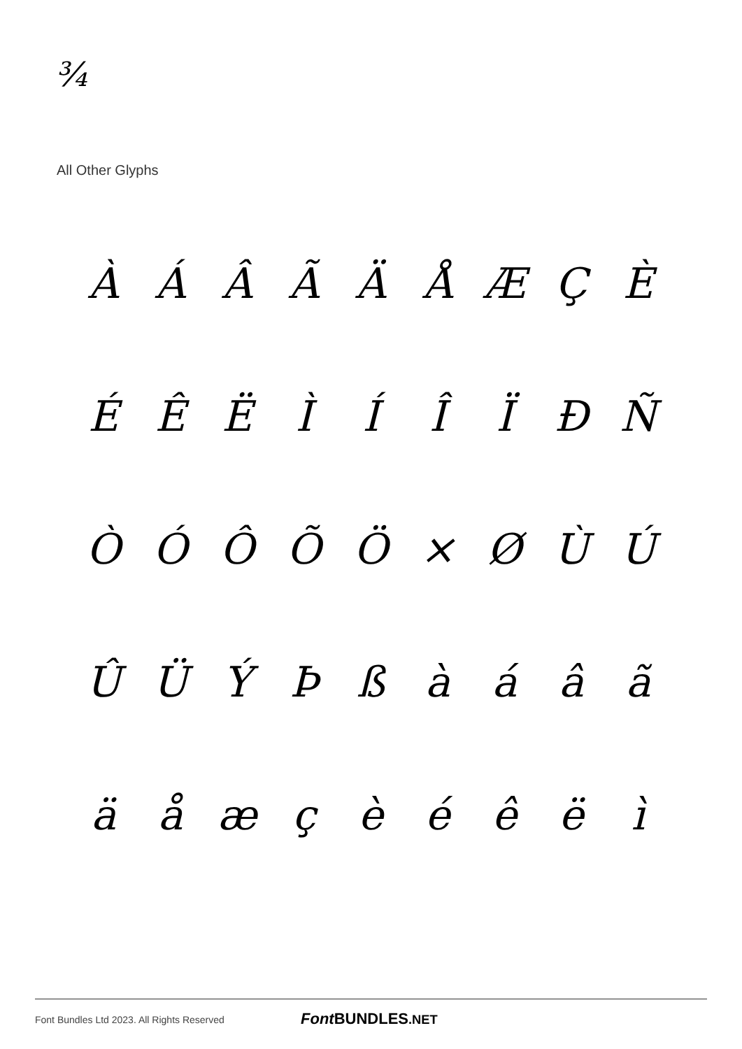¾
All Other Glyphs
À Á Â Ã Ä Å Æ Ç È
É Ê Ë Ì Í Î Ï Ð Ñ
Ò Ó Ô Õ Ö × Ø Ù Ú
Û Ü Ý Þ ß à á â ã
ä å æ ç è é ê ë ì
Font Bundles Ltd 2023. All Rights Reserved
Font BUNDLES.NET